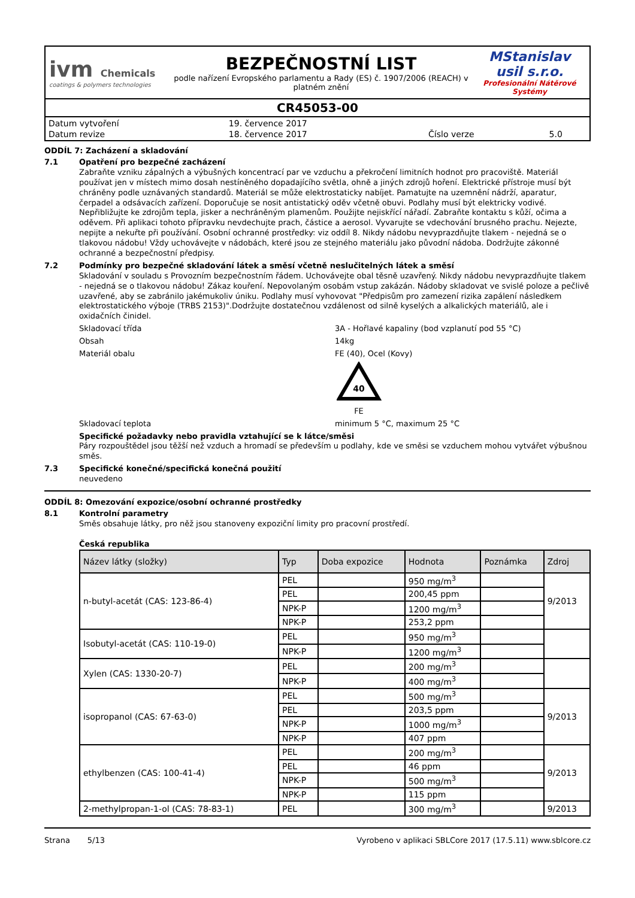ivm Chemicals
coatings & polymers technologies
BEZPEČNOSTNÍ LIST
podle nařízení Evropského parlamentu a Rady (ES) č. 1907/2006 (REACH) v platném znění
MStanislav
usil s.r.o.
Profesionální Nátěrové Systémy
CR45053-00
| Datum vytvoření | 19. července 2017 | | |
| Datum revize | 18. července 2017 | Číslo verze | 5.0 |
ODDÍL 7: Zacházení a skladování
7.1
Opatření pro bezpečné zacházení
Zabraňte vzniku zápalných a výbušných koncentrací par ve vzduchu a překročení limitních hodnot pro pracoviště. Materiál používat jen v místech mimo dosah nestíněného dopadajícího světla, ohně a jiných zdrojů hoření. Elektrické přístroje musí být chráněny podle uznávaných standardů. Materiál se může elektrostaticky nabíjet. Pamatujte na uzemnění nádrží, aparatur, čerpadel a odsávacích zařízení. Doporučuje se nosit antistatický oděv včetně obuvi. Podlahy musí být elektricky vodivé. Nepřibližujte ke zdrojům tepla, jisker a nechráněným plamenům. Použijte nejiskřící nářadí. Zabraňte kontaktu s kůží, očima a oděvem. Při aplikaci tohoto přípravku nevdechujte prach, částice a aerosol. Vyvarujte se vdechování brusného prachu. Nejezte, nepijte a nekuřte při používání. Osobní ochranné prostředky: viz oddíl 8. Nikdy nádobu nevyprazdňujte tlakem - nejedná se o tlakovou nádobu! Vždy uchovávejte v nádobách, které jsou ze stejného materiálu jako původní nádoba. Dodržujte zákonné ochranné a bezpečnostní předpisy.
7.2
Podmínky pro bezpečné skladování látek a směsí včetně neslučitelných látek a směsí
Skladování v souladu s Provozním bezpečnostním řádem. Uchovávejte obal těsně uzavřený. Nikdy nádobu nevyprazdňujte tlakem - nejedná se o tlakovou nádobu! Zákaz kouření. Nepovolaným osobám vstup zakázán. Nádoby skladovat ve svislé poloze a pečlivě uzavřené, aby se zabránilo jakémukoliv úniku. Podlahy musí vyhovovat "Předpisům pro zamezení rizika zapálení následkem elektrostatického výboje (TRBS 2153)".Dodržujte dostatečnou vzdálenost od silně kyselých a alkalických materiálů, ale i oxidačních činidel.
Skladovací třída 3A - Hořlavé kapaliny (bod vzplanutí pod 55 °C)
Obsah 14kg
Materiál obalu FE (40), Ocel (Kovy)
40
FE
Skladovací teplota minimum 5 °C, maximum 25 °C
Specifické požadavky nebo pravidla vztahující se k látce/směsi
Páry rozpouštědel jsou těžší než vzduch a hromadí se především u podlahy, kde ve směsi se vzduchem mohou vytvářet výbušnou směs.
7.3
Specifické konečné/specifická konečná použití
neuvedeno
ODDÍL 8: Omezování expozice/osobní ochranné prostředky
8.1
Kontrolní parametry
Směs obsahuje látky, pro něž jsou stanoveny expoziční limity pro pracovní prostředí.
Česká republika
| Název látky (složky) | Typ | Doba expozice | Hodnota | Poznámka | Zdroj |
| --- | --- | --- | --- | --- | --- |
| n-butyl-acetát (CAS: 123-86-4) | PEL | | 950 mg/m<sup>3</sup> | | 9/2013 |
| | PEL | | 200,45 ppm | | |
| | NPK-P | | 1200 mg/m<sup>3</sup> | | |
| | NPK-P | | 253,2 ppm | | |
| Isobutyl-acetát (CAS: 110-19-0) | PEL | | 950 mg/m<sup>3</sup> | | |
| | NPK-P | | 1200 mg/m<sup>3</sup> | | |
| Xylen (CAS: 1330-20-7) | PEL | | 200 mg/m<sup>3</sup> | | |
| | NPK-P | | 400 mg/m<sup>3</sup> | | |
| isopropanol (CAS: 67-63-0) | PEL | | 500 mg/m<sup>3</sup> | | 9/2013 |
| | PEL | | 203,5 ppm | | |
| | NPK-P | | 1000 mg/m<sup>3</sup> | | |
| | NPK-P | | 407 ppm | | |
| ethylbenzen (CAS: 100-41-4) | PEL | | 200 mg/m<sup>3</sup> | | 9/2013 |
| | PEL | | 46 ppm | | |
| | NPK-P | | 500 mg/m<sup>3</sup> | | |
| | NPK-P | | 115 ppm | | |
| 2-methylpropan-1-ol (CAS: 78-83-1) | PEL | | 300 mg/m<sup>3</sup> | | 9/2013 |
Strana 5/13 Vyrobeno v aplikaci SBLCore 2017 (17.5.11) www.sblcore.cz